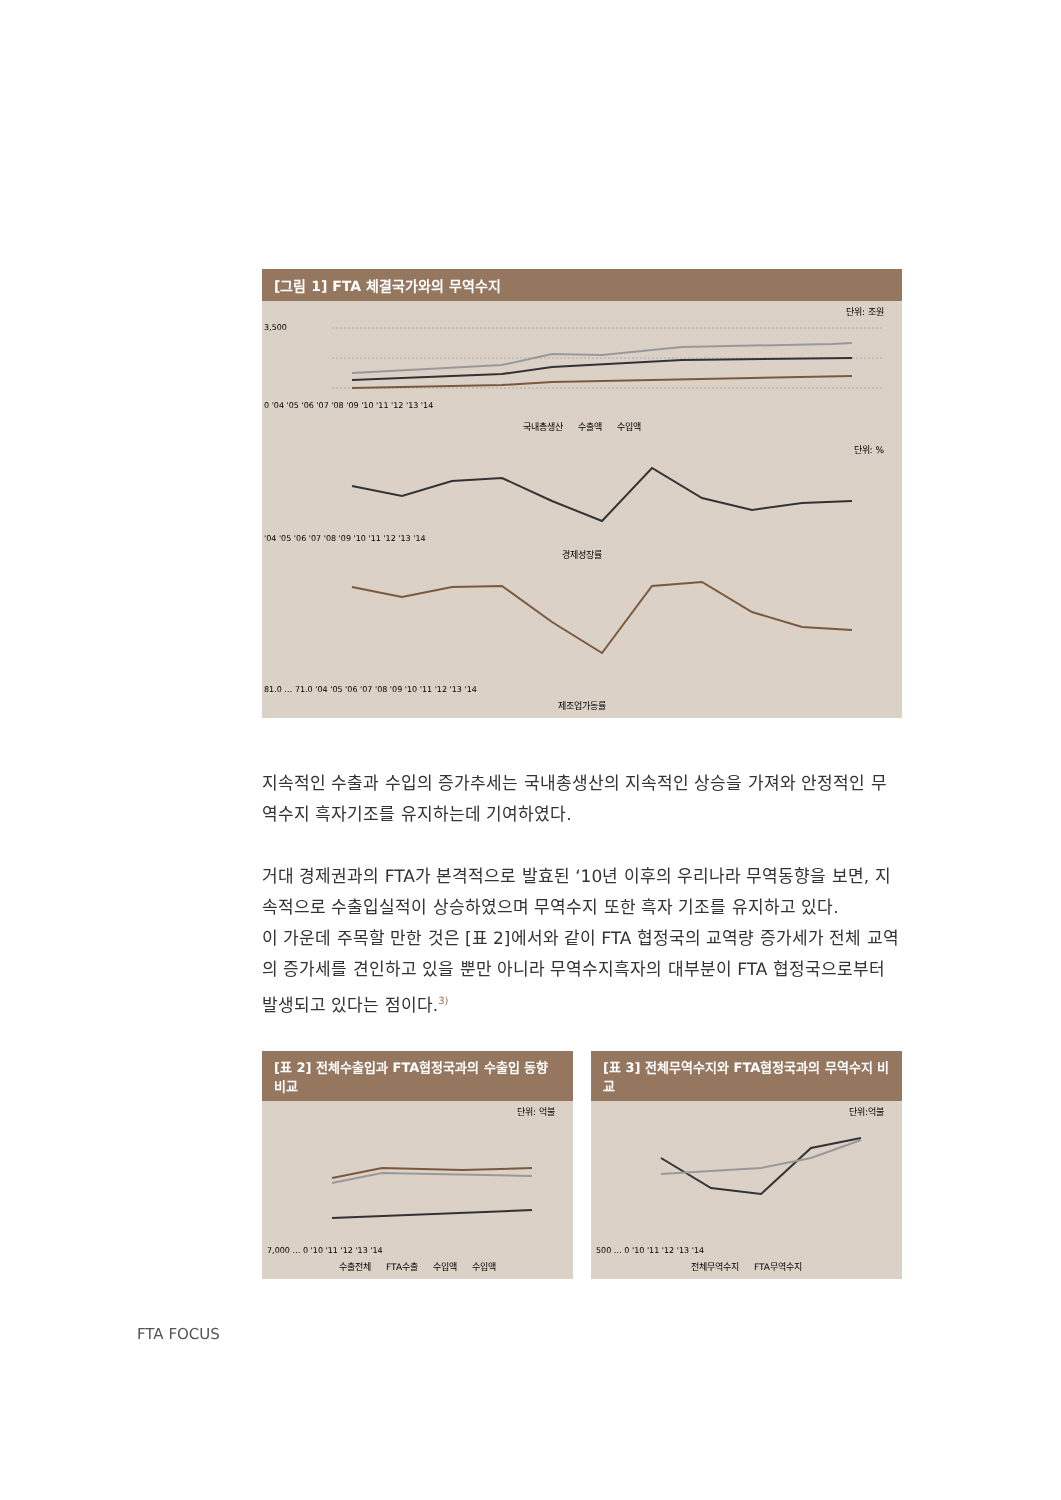[그림 1] FTA 체결국가와의 무역수지
단위: 조원
3,500
0 '04 '05 '06 '07 '08 '09 '10 '11 '12 '13 '14
국내총생산 수출액 수입액
단위: %
'04 '05 '06 '07 '08 '09 '10 '11 '12 '13 '14
경제성장률
81.0 … 71.0 '04 '05 '06 '07 '08 '09 '10 '11 '12 '13 '14
제조업가동률
지속적인 수출과 수입의 증가추세는 국내총생산의 지속적인 상승을 가져와 안정적인 무역수지 흑자기조를 유지하는데 기여하였다.
거대 경제권과의 FTA가 본격적으로 발효된 ‘10년 이후의 우리나라 무역동향을 보면, 지속적으로 수출입실적이 상승하였으며 무역수지 또한 흑자 기조를 유지하고 있다.
이 가운데 주목할 만한 것은 [표 2]에서와 같이 FTA 협정국의 교역량 증가세가 전체 교역의 증가세를 견인하고 있을 뿐만 아니라 무역수지흑자의 대부분이 FTA 협정국으로부터 발생되고 있다는 점이다.<sup>3)</sup>
[표 2] 전체수출입과 FTA협정국과의 수출입 동향 비교
단위: 억불
7,000 … 0 '10 '11 '12 '13 '14
수출전체 FTA수출 수입액 수입액
[표 3] 전체무역수지와 FTA협정국과의 무역수지 비교
단위:억불
500 … 0 '10 '11 '12 '13 '14
전체무역수지 FTA무역수지
FTA FOCUS